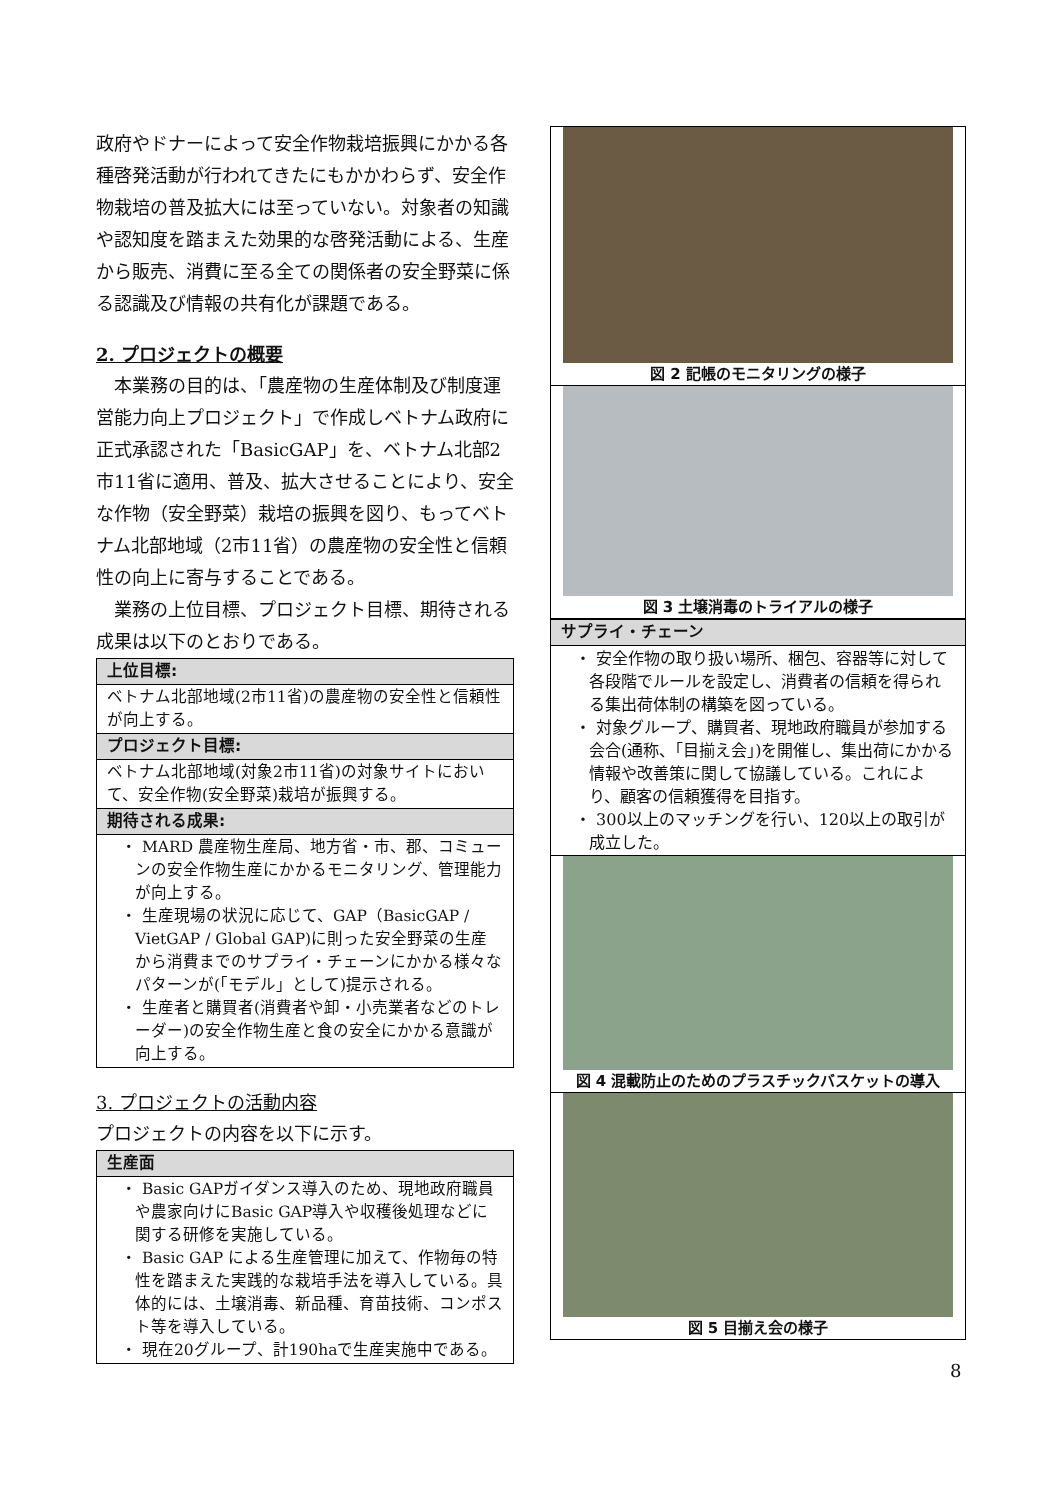政府やドナーによって安全作物栽培振興にかかる各種啓発活動が行われてきたにもかかわらず、安全作物栽培の普及拡大には至っていない。対象者の知識や認知度を踏まえた効果的な啓発活動による、生産から販売、消費に至る全ての関係者の安全野菜に係る認識及び情報の共有化が課題である。
2. プロジェクトの概要
　本業務の目的は、「農産物の生産体制及び制度運営能力向上プロジェクト」で作成しベトナム政府に正式承認された「BasicGAP」を、ベトナム北部2市11省に適用、普及、拡大させることにより、安全な作物（安全野菜）栽培の振興を図り、もってベトナム北部地域（2市11省）の農産物の安全性と信頼性の向上に寄与することである。
　業務の上位目標、プロジェクト目標、期待される成果は以下のとおりである。
| 上位目標: |
| --- |
| ベトナム北部地域(2市11省)の農産物の安全性と信頼性が向上する。 |
| プロジェクト目標: |
| ベトナム北部地域(対象2市11省)の対象サイトにおいて、安全作物(安全野菜)栽培が振興する。 |
| 期待される成果: |
| ・ MARD 農産物生産局、地方省・市、郡、コミューンの安全作物生産にかかるモニタリング、管理能力が向上する。 ・ 生産現場の状況に応じて、GAP（BasicGAP / VietGAP / Global GAP)に則った安全野菜の生産から消費までのサプライ・チェーンにかかる様々なパターンが(「モデル」として)提示される。 ・ 生産者と購買者(消費者や卸・小売業者などのトレーダー)の安全作物生産と食の安全にかかる意識が向上する。 |
3. プロジェクトの活動内容
プロジェクトの内容を以下に示す。
| 生産面 |
| --- |
| ・ Basic GAPガイダンス導入のため、現地政府職員や農家向けにBasic GAP導入や収穫後処理などに関する研修を実施している。 ・ Basic GAP による生産管理に加えて、作物毎の特性を踏まえた実践的な栽培手法を導入している。具体的には、土壌消毒、新品種、育苗技術、コンポスト等を導入している。 ・ 現在20グループ、計190haで生産実施中である。 |
図 2 記帳のモニタリングの様子
図 3 土壌消毒のトライアルの様子
| サプライ・チェーン |
| --- |
| ・ 安全作物の取り扱い場所、梱包、容器等に対して各段階でルールを設定し、消費者の信頼を得られる集出荷体制の構築を図っている。 ・ 対象グループ、購買者、現地政府職員が参加する会合(通称、「目揃え会」)を開催し、集出荷にかかる情報や改善策に関して協議している。これにより、顧客の信頼獲得を目指す。 ・ 300以上のマッチングを行い、120以上の取引が成立した。 |
図 4 混載防止のためのプラスチックバスケットの導入
図 5 目揃え会の様子
8